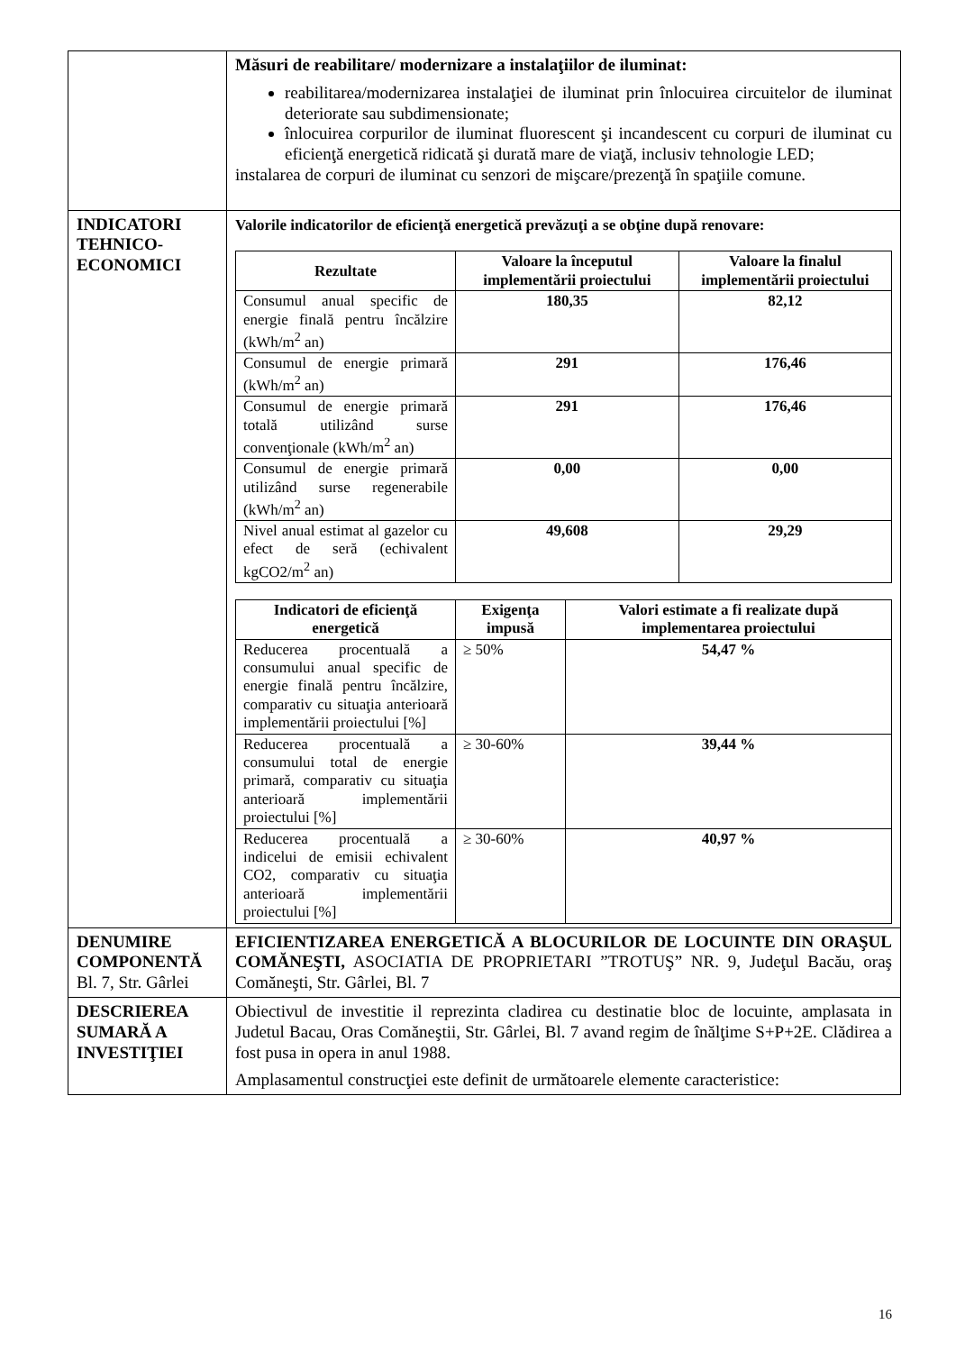| | Măsuri de reabilitare/ modernizare a instalaţiilor de iluminat: reabilitarea/modernizarea instalaţiei de iluminat prin înlocuirea circuitelor de iluminat deteriorate sau subdimensionate; înlocuirea corpurilor de iluminat fluorescent şi incandescent cu corpuri de iluminat cu eficienţă energetică ridicată şi durată mare de viaţă, inclusiv tehnologie LED; instalarea de corpuri de iluminat cu senzori de mişcare/prezenţă în spaţiile comune. |
| INDICATORI TEHNICO-ECONOMICI | Valorile indicatorilor de eficienţă energetică prevăzuţi a se obţine după renovare: / Rezultate / Valoare la începutul implementării proiectului / Valoare la finalul implementării proiectului / / --- / --- / --- / / Consumul anual specific de energie finală pentru încălzire (kWh/m<sup>2</sup> an) / 180,35 / 82,12 / / Consumul de energie primară (kWh/m<sup>2</sup> an) / 291 / 176,46 / / Consumul de energie primară totală utilizând surse convenţionale (kWh/m<sup>2</sup> an) / 291 / 176,46 / / Consumul de energie primară utilizând surse regenerabile (kWh/m<sup>2</sup> an) / 0,00 / 0,00 / / Nivel anual estimat al gazelor cu efect de seră (echivalent kgCO2/m<sup>2</sup> an) / 49,608 / 29,29 / / Indicatori de eficienţă energetică / Exigenţa impusă / Valori estimate a fi realizate după implementarea proiectului / / --- / --- / --- / / Reducerea procentuală a consumului anual specific de energie finală pentru încălzire, comparativ cu situaţia anterioară implementării proiectului [%] / ≥ 50% / 54,47 % / / Reducerea procentuală a consumului total de energie primară, comparativ cu situaţia anterioară implementării proiectului [%] / ≥ 30-60% / 39,44 % / / Reducerea procentuală a indicelui de emisii echivalent CO2, comparativ cu situaţia anterioară implementării proiectului [%] / ≥ 30-60% / 40,97 % / |
| DENUMIRE COMPONENTĂ Bl. 7, Str. Gârlei | EFICIENTIZAREA ENERGETICĂ A BLOCURILOR DE LOCUINTE DIN ORAŞUL COMĂNEŞTI, ASOCIATIA DE PROPRIETARI ”TROTUŞ” NR. 9, Judeţul Bacău, oraş Comăneşti, Str. Gârlei, Bl. 7 |
| DESCRIEREA SUMARĂ A INVESTIŢIEI | Obiectivul de investitie il reprezinta cladirea cu destinatie bloc de locuinte, amplasata in Judetul Bacau, Oras Comăneştii, Str. Gârlei, Bl. 7 avand regim de înălţime S+P+2E. Clădirea a fost pusa in opera in anul 1988. Amplasamentul construcţiei este definit de următoarele elemente caracteristice: |
16